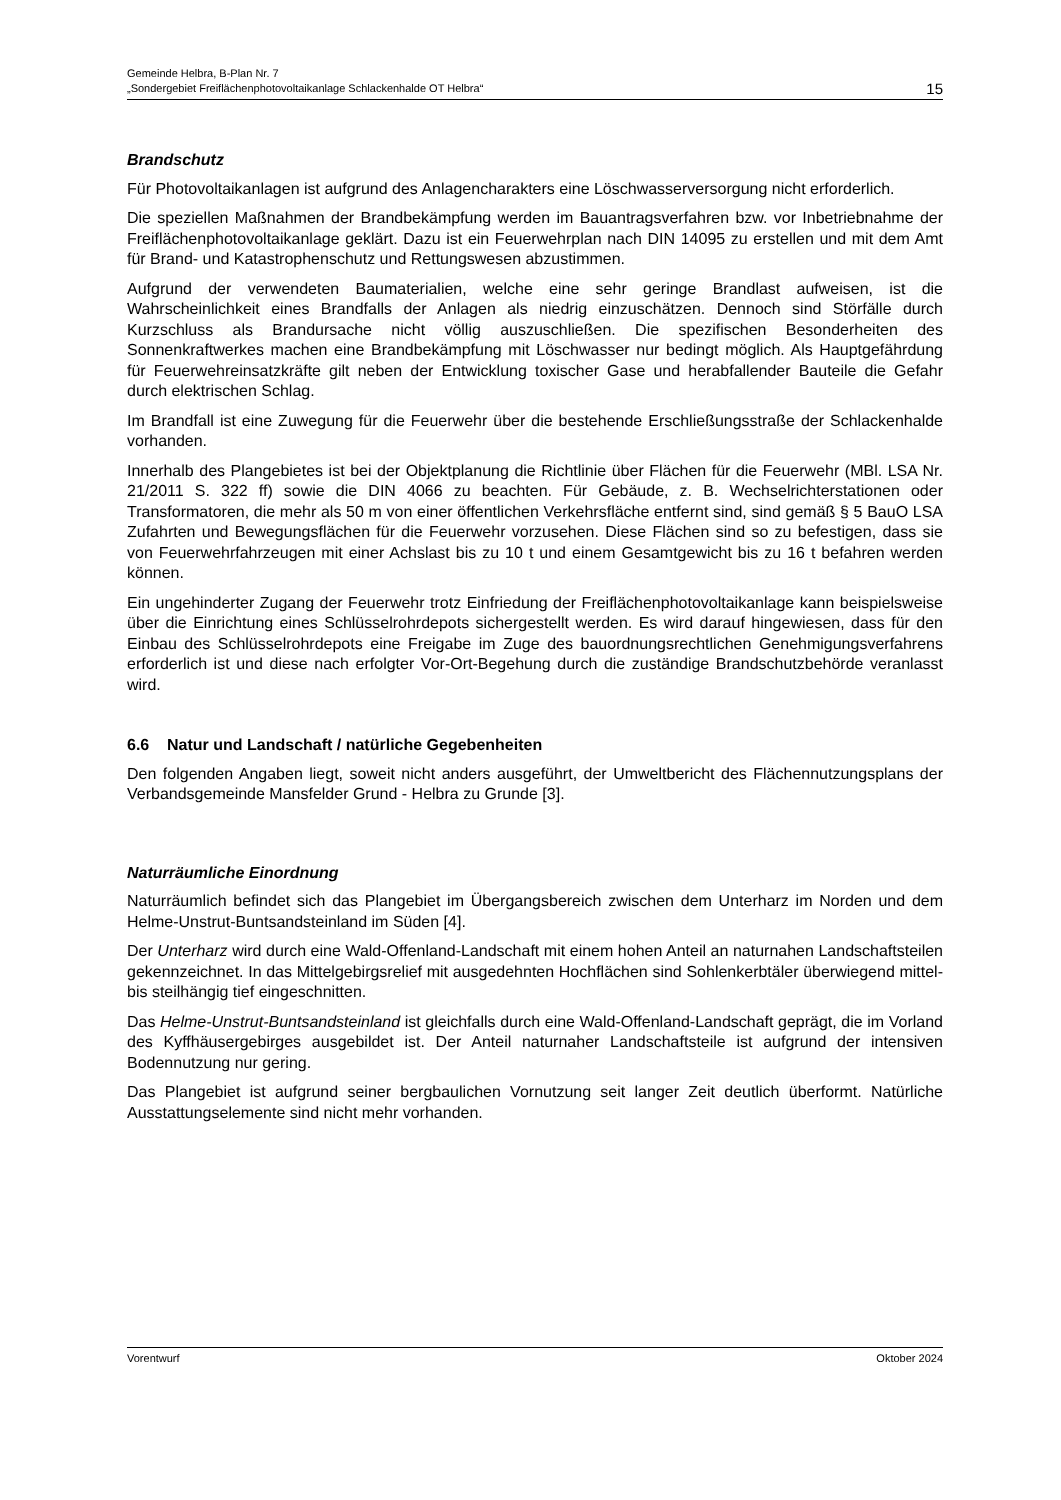Gemeinde Helbra, B-Plan Nr. 7
„Sondergebiet Freiflächenphotovoltaikanlage Schlackenhalde OT Helbra“
15
Brandschutz
Für Photovoltaikanlagen ist aufgrund des Anlagencharakters eine Löschwasserversorgung nicht erforderlich.
Die speziellen Maßnahmen der Brandbekämpfung werden im Bauantragsverfahren bzw. vor Inbetriebnahme der Freiflächenphotovoltaikanlage geklärt. Dazu ist ein Feuerwehrplan nach DIN 14095 zu erstellen und mit dem Amt für Brand- und Katastrophenschutz und Rettungswesen abzustimmen.
Aufgrund der verwendeten Baumaterialien, welche eine sehr geringe Brandlast aufweisen, ist die Wahrscheinlichkeit eines Brandfalls der Anlagen als niedrig einzuschätzen. Dennoch sind Störfälle durch Kurzschluss als Brandursache nicht völlig auszuschließen. Die spezifischen Besonderheiten des Sonnenkraftwerkes machen eine Brandbekämpfung mit Löschwasser nur bedingt möglich. Als Hauptgefährdung für Feuerwehreinsatzkräfte gilt neben der Entwicklung toxischer Gase und herabfallender Bauteile die Gefahr durch elektrischen Schlag.
Im Brandfall ist eine Zuwegung für die Feuerwehr über die bestehende Erschließungsstraße der Schlackenhalde vorhanden.
Innerhalb des Plangebietes ist bei der Objektplanung die Richtlinie über Flächen für die Feuerwehr (MBl. LSA Nr. 21/2011 S. 322 ff) sowie die DIN 4066 zu beachten. Für Gebäude, z. B. Wechselrichterstationen oder Transformatoren, die mehr als 50 m von einer öffentlichen Verkehrsfläche entfernt sind, sind gemäß § 5 BauO LSA Zufahrten und Bewegungsflächen für die Feuerwehr vorzusehen. Diese Flächen sind so zu befestigen, dass sie von Feuerwehrfahrzeugen mit einer Achslast bis zu 10 t und einem Gesamtgewicht bis zu 16 t befahren werden können.
Ein ungehinderter Zugang der Feuerwehr trotz Einfriedung der Freiflächenphotovoltaikanlage kann beispielsweise über die Einrichtung eines Schlüsselrohrdepots sichergestellt werden. Es wird darauf hingewiesen, dass für den Einbau des Schlüsselrohrdepots eine Freigabe im Zuge des bauordnungsrechtlichen Genehmigungsverfahrens erforderlich ist und diese nach erfolgter Vor-Ort-Begehung durch die zuständige Brandschutzbehörde veranlasst wird.
6.6 Natur und Landschaft / natürliche Gegebenheiten
Den folgenden Angaben liegt, soweit nicht anders ausgeführt, der Umweltbericht des Flächennutzungsplans der Verbandsgemeinde Mansfelder Grund - Helbra zu Grunde [3].
Naturräumliche Einordnung
Naturräumlich befindet sich das Plangebiet im Übergangsbereich zwischen dem Unterharz im Norden und dem Helme-Unstrut-Buntsandsteinland im Süden [4].
Der Unterharz wird durch eine Wald-Offenland-Landschaft mit einem hohen Anteil an naturnahen Landschaftsteilen gekennzeichnet. In das Mittelgebirgsrelief mit ausgedehnten Hochflächen sind Sohlenkerbtäler überwiegend mittel- bis steilhängig tief eingeschnitten.
Das Helme-Unstrut-Buntsandsteinland ist gleichfalls durch eine Wald-Offenland-Landschaft geprägt, die im Vorland des Kyffhäusergebirges ausgebildet ist. Der Anteil naturnaher Landschaftsteile ist aufgrund der intensiven Bodennutzung nur gering.
Das Plangebiet ist aufgrund seiner bergbaulichen Vornutzung seit langer Zeit deutlich überformt. Natürliche Ausstattungselemente sind nicht mehr vorhanden.
Vorentwurf Oktober 2024